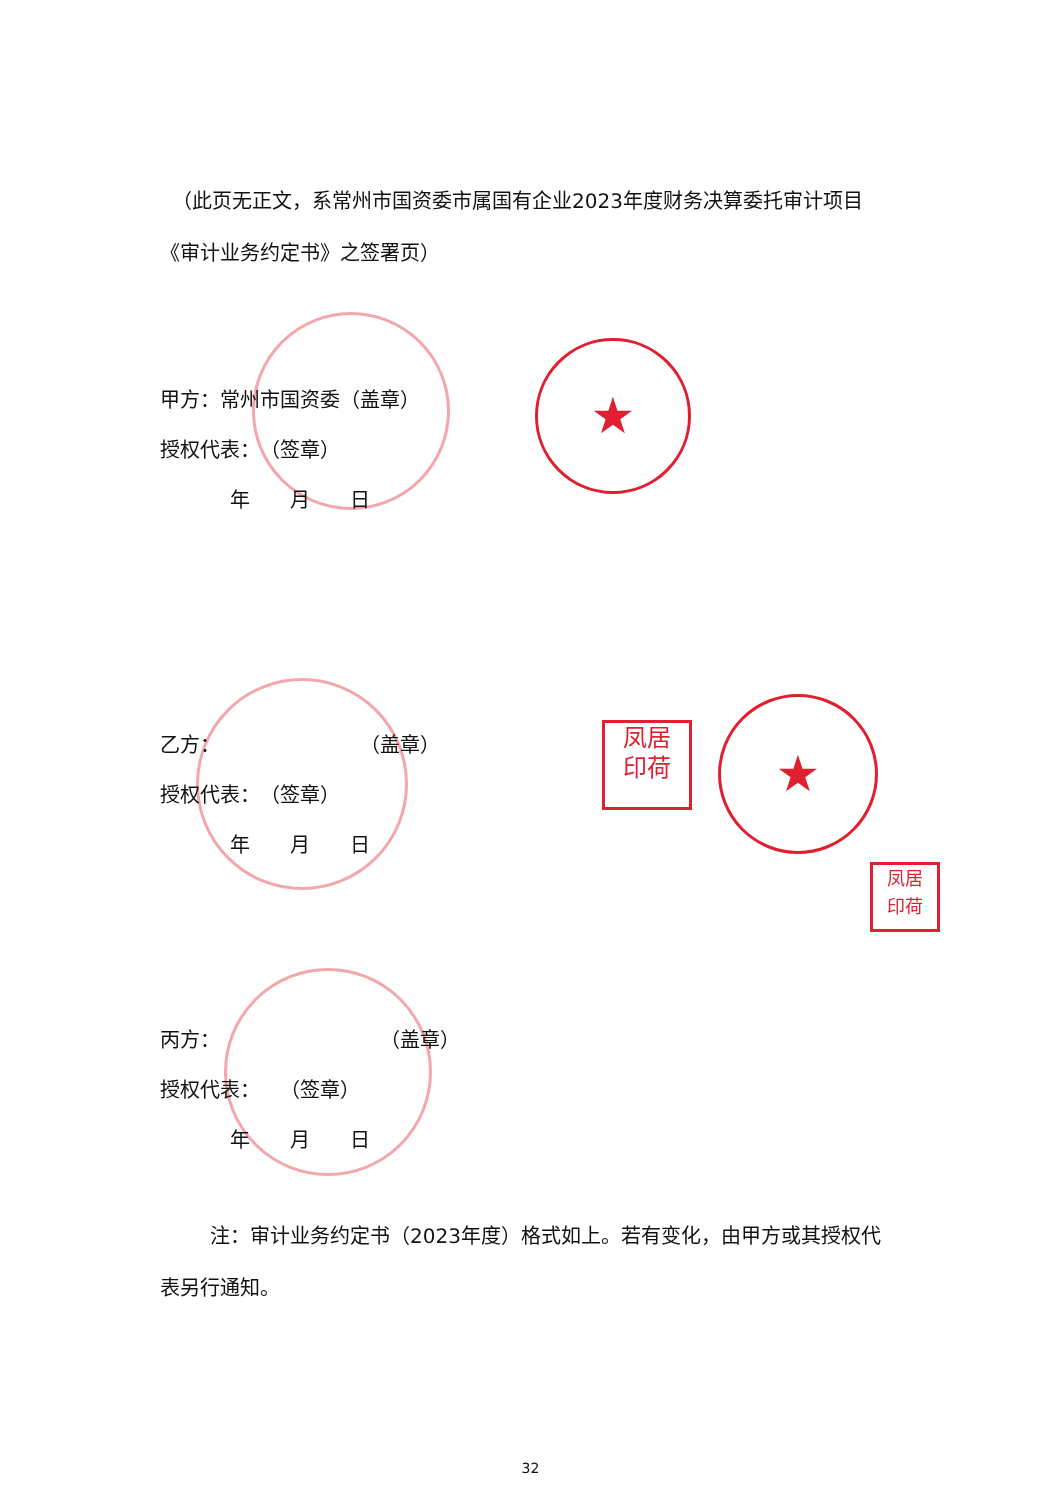★
★
凤居
印荷
凤居
印荷
（此页无正文，系常州市国资委市属国有企业2023年度财务决算委托审计项目
《审计业务约定书》之签署页）
甲方：常州市国资委（盖章）
授权代表：　（签章）
年　　月　　日
乙方：　　　　　　　　（盖章）
授权代表：　（签章）
年　　月　　日
丙方：　　　　　　　　　（盖章）
授权代表：　　（签章）
年　　月　　日
注：审计业务约定书（2023年度）格式如上。若有变化，由甲方或其授权代表另行通知。
32